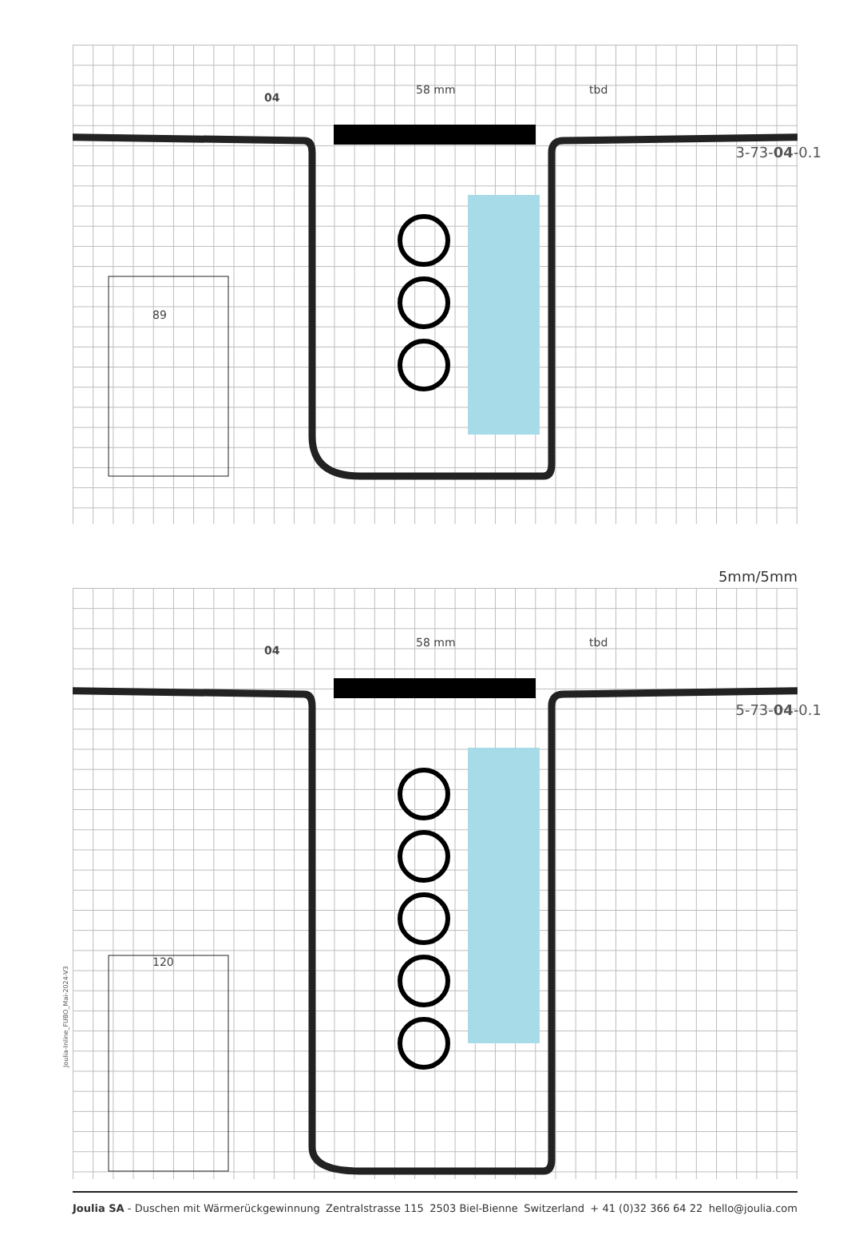58 mm tbd
89
04
3-73-04-0.1
5mm/5mm
58 mm tbd
120
04
5-73-04-0.1
Joulia-Inline_FUBO_Mai-2024-V3
Joulia SA - Duschen mit Wärmerückgewinnung Zentralstrasse 115 2503 Biel-Bienne Switzerland + 41 (0)32 366 64 22 hello@joulia.com